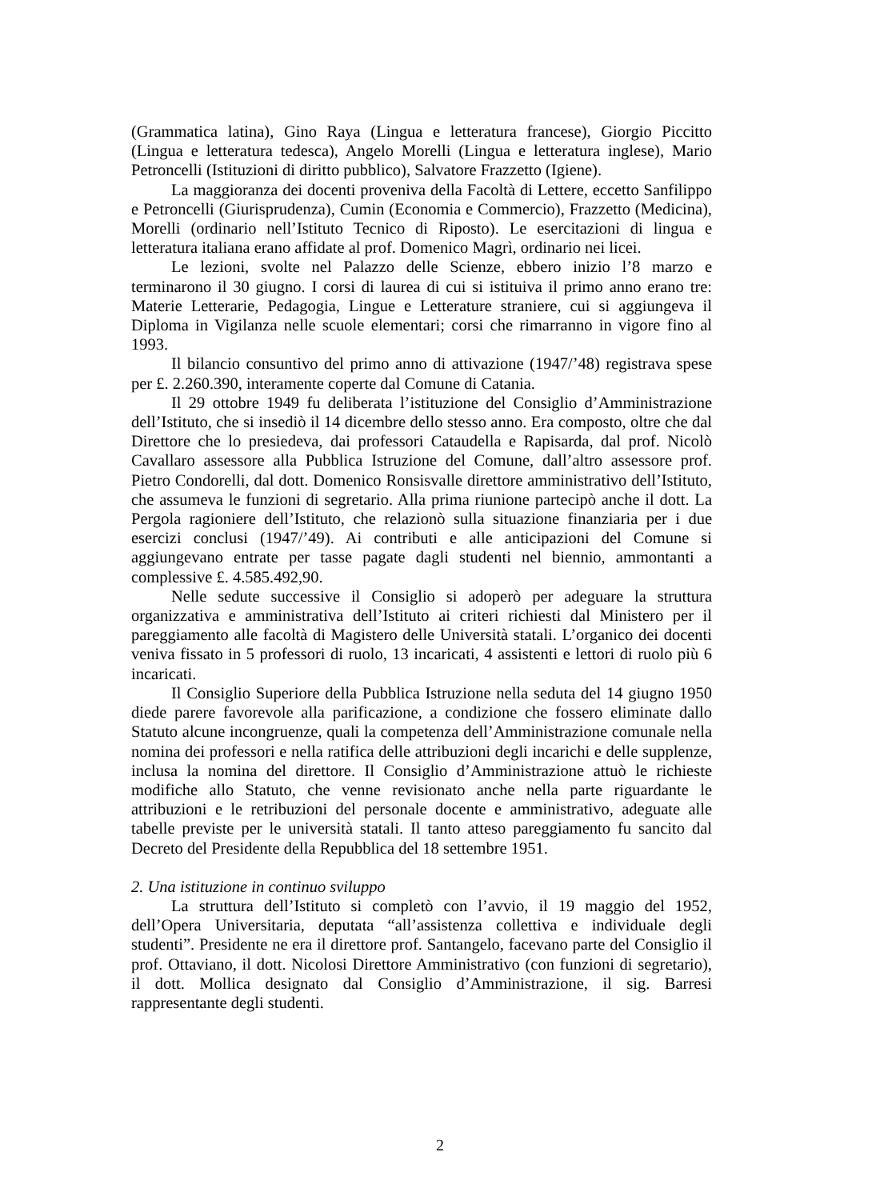(Grammatica latina), Gino Raya (Lingua e letteratura francese), Giorgio Piccitto (Lingua e letteratura tedesca), Angelo Morelli (Lingua e letteratura inglese), Mario Petroncelli (Istituzioni di diritto pubblico), Salvatore Frazzetto (Igiene).
La maggioranza dei docenti proveniva della Facoltà di Lettere, eccetto Sanfilippo e Petroncelli (Giurisprudenza), Cumin (Economia e Commercio), Frazzetto (Medicina), Morelli (ordinario nell’Istituto Tecnico di Riposto). Le esercitazioni di lingua e letteratura italiana erano affidate al prof. Domenico Magrì, ordinario nei licei.
Le lezioni, svolte nel Palazzo delle Scienze, ebbero inizio l’8 marzo e terminarono il 30 giugno. I corsi di laurea di cui si istituiva il primo anno erano tre: Materie Letterarie, Pedagogia, Lingue e Letterature straniere, cui si aggiungeva il Diploma in Vigilanza nelle scuole elementari; corsi che rimarranno in vigore fino al 1993.
Il bilancio consuntivo del primo anno di attivazione (1947/’48) registrava spese per £. 2.260.390, interamente coperte dal Comune di Catania.
Il 29 ottobre 1949 fu deliberata l’istituzione del Consiglio d’Amministrazione dell’Istituto, che si insediò il 14 dicembre dello stesso anno. Era composto, oltre che dal Direttore che lo presiedeva, dai professori Cataudella e Rapisarda, dal prof. Nicolò Cavallaro assessore alla Pubblica Istruzione del Comune, dall’altro assessore prof. Pietro Condorelli, dal dott. Domenico Ronsisvalle direttore amministrativo dell’Istituto, che assumeva le funzioni di segretario. Alla prima riunione partecipò anche il dott. La Pergola ragioniere dell’Istituto, che relazionò sulla situazione finanziaria per i due esercizi conclusi (1947/’49). Ai contributi e alle anticipazioni del Comune si aggiungevano entrate per tasse pagate dagli studenti nel biennio, ammontanti a complessive £. 4.585.492,90.
Nelle sedute successive il Consiglio si adoperò per adeguare la struttura organizzativa e amministrativa dell’Istituto ai criteri richiesti dal Ministero per il pareggiamento alle facoltà di Magistero delle Università statali. L’organico dei docenti veniva fissato in 5 professori di ruolo, 13 incaricati, 4 assistenti e lettori di ruolo più 6 incaricati.
Il Consiglio Superiore della Pubblica Istruzione nella seduta del 14 giugno 1950 diede parere favorevole alla parificazione, a condizione che fossero eliminate dallo Statuto alcune incongruenze, quali la competenza dell’Amministrazione comunale nella nomina dei professori e nella ratifica delle attribuzioni degli incarichi e delle supplenze, inclusa la nomina del direttore. Il Consiglio d’Amministrazione attuò le richieste modifiche allo Statuto, che venne revisionato anche nella parte riguardante le attribuzioni e le retribuzioni del personale docente e amministrativo, adeguate alle tabelle previste per le università statali. Il tanto atteso pareggiamento fu sancito dal Decreto del Presidente della Repubblica del 18 settembre 1951.
2. Una istituzione in continuo sviluppo
La struttura dell’Istituto si completò con l’avvio, il 19 maggio del 1952, dell’Opera Universitaria, deputata “all’assistenza collettiva e individuale degli studenti”. Presidente ne era il direttore prof. Santangelo, facevano parte del Consiglio il prof. Ottaviano, il dott. Nicolosi Direttore Amministrativo (con funzioni di segretario), il dott. Mollica designato dal Consiglio d’Amministrazione, il sig. Barresi rappresentante degli studenti.
2